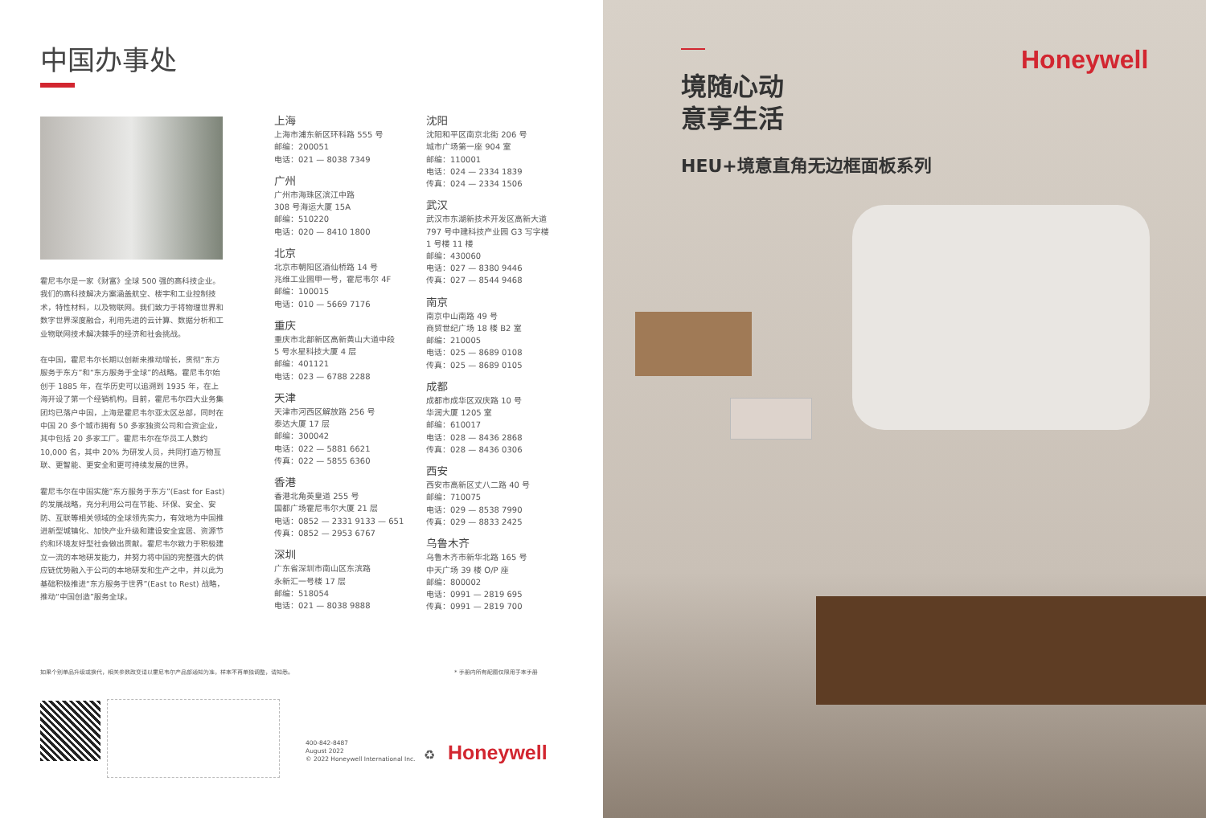中国办事处
霍尼韦尔是一家《财富》全球 500 强的高科技企业。我们的高科技解决方案涵盖航空、楼宇和工业控制技术，特性材料，以及物联网。我们致力于将物理世界和数字世界深度融合，利用先进的云计算、数据分析和工业物联网技术解决棘手的经济和社会挑战。
在中国，霍尼韦尔长期以创新来推动增长，贯彻“东方服务于东方”和“东方服务于全球”的战略。霍尼韦尔始创于 1885 年，在华历史可以追溯到 1935 年，在上海开设了第一个经销机构。目前，霍尼韦尔四大业务集团均已落户中国，上海是霍尼韦尔亚太区总部，同时在中国 20 多个城市拥有 50 多家独资公司和合资企业，其中包括 20 多家工厂。霍尼韦尔在华员工人数约 10,000 名，其中 20% 为研发人员，共同打造万物互联、更智能、更安全和更可持续发展的世界。
霍尼韦尔在中国实施“东方服务于东方”(East for East) 的发展战略，充分利用公司在节能、环保、安全、安防、互联等相关领域的全球领先实力，有效地为中国推进新型城镇化、加快产业升级和建设安全宜居、资源节约和环境友好型社会做出贡献。霍尼韦尔致力于积极建立一流的本地研发能力，并努力将中国的完整强大的供应链优势融入于公司的本地研发和生产之中，并以此为基础积极推进“东方服务于世界”(East to Rest) 战略，推动“中国创造”服务全球。
上海
上海市浦东新区环科路 555 号
邮编：200051
电话：021 — 8038 7349
广州
广州市海珠区滨江中路
308 号海运大厦 15A
邮编：510220
电话：020 — 8410 1800
北京
北京市朝阳区酒仙桥路 14 号
兆维工业园甲一号，霍尼韦尔 4F
邮编：100015
电话：010 — 5669 7176
重庆
重庆市北部新区高新黄山大道中段
5 号水星科技大厦 4 层
邮编：401121
电话：023 — 6788 2288
天津
天津市河西区解放路 256 号
泰达大厦 17 层
邮编：300042
电话：022 — 5881 6621
传真：022 — 5855 6360
香港
香港北角英皇道 255 号
国都广场霍尼韦尔大厦 21 层
电话：0852 — 2331 9133 — 651
传真：0852 — 2953 6767
深圳
广东省深圳市南山区东滨路
永新汇一号楼 17 层
邮编：518054
电话：021 — 8038 9888
沈阳
沈阳和平区南京北街 206 号
城市广场第一座 904 室
邮编：110001
电话：024 — 2334 1839
传真：024 — 2334 1506
武汉
武汉市东湖新技术开发区高新大道
797 号中建科技产业园 G3 写字楼
1 号楼 11 楼
邮编：430060
电话：027 — 8380 9446
传真：027 — 8544 9468
南京
南京中山南路 49 号
商贸世纪广场 18 楼 B2 室
邮编：210005
电话：025 — 8689 0108
传真：025 — 8689 0105
成都
成都市成华区双庆路 10 号
华润大厦 1205 室
邮编：610017
电话：028 — 8436 2868
传真：028 — 8436 0306
西安
西安市高新区丈八二路 40 号
邮编：710075
电话：029 — 8538 7990
传真：029 — 8833 2425
乌鲁木齐
乌鲁木齐市新华北路 165 号
中天广场 39 楼 O/P 座
邮编：800002
电话：0991 — 2819 695
传真：0991 — 2819 700
如果个别单品升级或换代，相关参数改变请以霍尼韦尔产品部通知为准，样本不再单独调整，请知悉。
* 手册内所有配图仅限用于本手册
400-842-8487
August 2022
© 2022 Honeywell International Inc.
♻ Honeywell
境随心动
意享生活
HEU+境意直角无边框面板系列
Honeywell